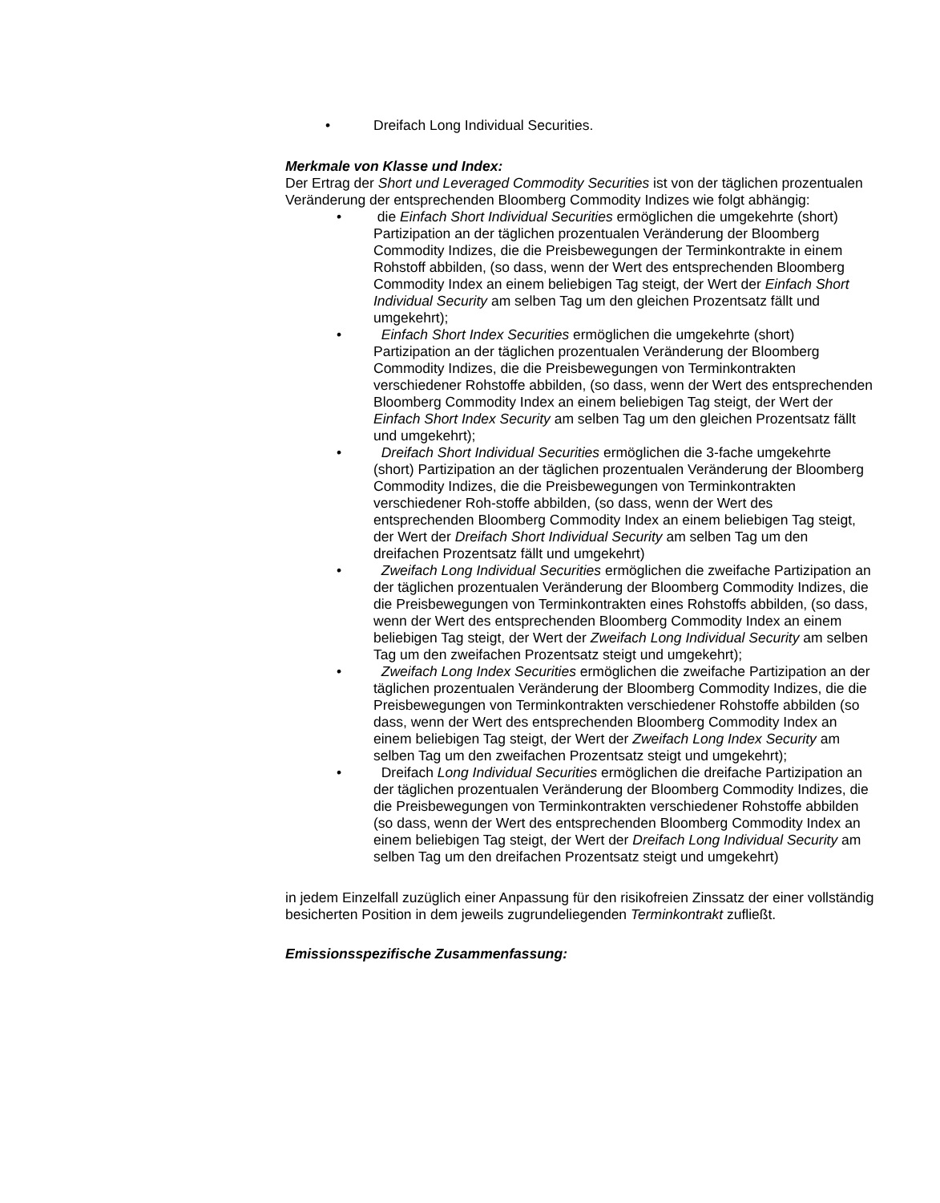• Dreifach Long Individual Securities.
Merkmale von Klasse und Index:
Der Ertrag der Short und Leveraged Commodity Securities ist von der täglichen prozentualen Veränderung der entsprechenden Bloomberg Commodity Indizes wie folgt abhängig:
• die Einfach Short Individual Securities ermöglichen die umgekehrte (short) Partizipation an der täglichen prozentualen Veränderung der Bloomberg Commodity Indizes, die die Preisbewegungen der Terminkontrakte in einem Rohstoff abbilden, (so dass, wenn der Wert des entsprechenden Bloomberg Commodity Index an einem beliebigen Tag steigt, der Wert der Einfach Short Individual Security am selben Tag um den gleichen Prozentsatz fällt und umgekehrt);
• Einfach Short Index Securities ermöglichen die umgekehrte (short) Partizipation an der täglichen prozentualen Veränderung der Bloomberg Commodity Indizes, die die Preisbewegungen von Terminkontrakten verschiedener Rohstoffe abbilden, (so dass, wenn der Wert des entsprechenden Bloomberg Commodity Index an einem beliebigen Tag steigt, der Wert der Einfach Short Index Security am selben Tag um den gleichen Prozentsatz fällt und umgekehrt);
• Dreifach Short Individual Securities ermöglichen die 3-fache umgekehrte (short) Partizipation an der täglichen prozentualen Veränderung der Bloomberg Commodity Indizes, die die Preisbewegungen von Terminkontrakten verschiedener Roh-stoffe abbilden, (so dass, wenn der Wert des entsprechenden Bloomberg Commodity Index an einem beliebigen Tag steigt, der Wert der Dreifach Short Individual Security am selben Tag um den dreifachen Prozentsatz fällt und umgekehrt)
• Zweifach Long Individual Securities ermöglichen die zweifache Partizipation an der täglichen prozentualen Veränderung der Bloomberg Commodity Indizes, die die Preisbewegungen von Terminkontrakten eines Rohstoffs abbilden, (so dass, wenn der Wert des entsprechenden Bloomberg Commodity Index an einem beliebigen Tag steigt, der Wert der Zweifach Long Individual Security am selben Tag um den zweifachen Prozentsatz steigt und umgekehrt);
• Zweifach Long Index Securities ermöglichen die zweifache Partizipation an der täglichen prozentualen Veränderung der Bloomberg Commodity Indizes, die die Preisbewegungen von Terminkontrakten verschiedener Rohstoffe abbilden (so dass, wenn der Wert des entsprechenden Bloomberg Commodity Index an einem beliebigen Tag steigt, der Wert der Zweifach Long Index Security am selben Tag um den zweifachen Prozentsatz steigt und umgekehrt);
• Dreifach Long Individual Securities ermöglichen die dreifache Partizipation an der täglichen prozentualen Veränderung der Bloomberg Commodity Indizes, die die Preisbewegungen von Terminkontrakten verschiedener Rohstoffe abbilden (so dass, wenn der Wert des entsprechenden Bloomberg Commodity Index an einem beliebigen Tag steigt, der Wert der Dreifach Long Individual Security am selben Tag um den dreifachen Prozentsatz steigt und umgekehrt)
in jedem Einzelfall zuzüglich einer Anpassung für den risikofreien Zinssatz der einer vollständig besicherten Position in dem jeweils zugrundeliegenden Terminkontrakt zufließt.
Emissionsspezifische Zusammenfassung: